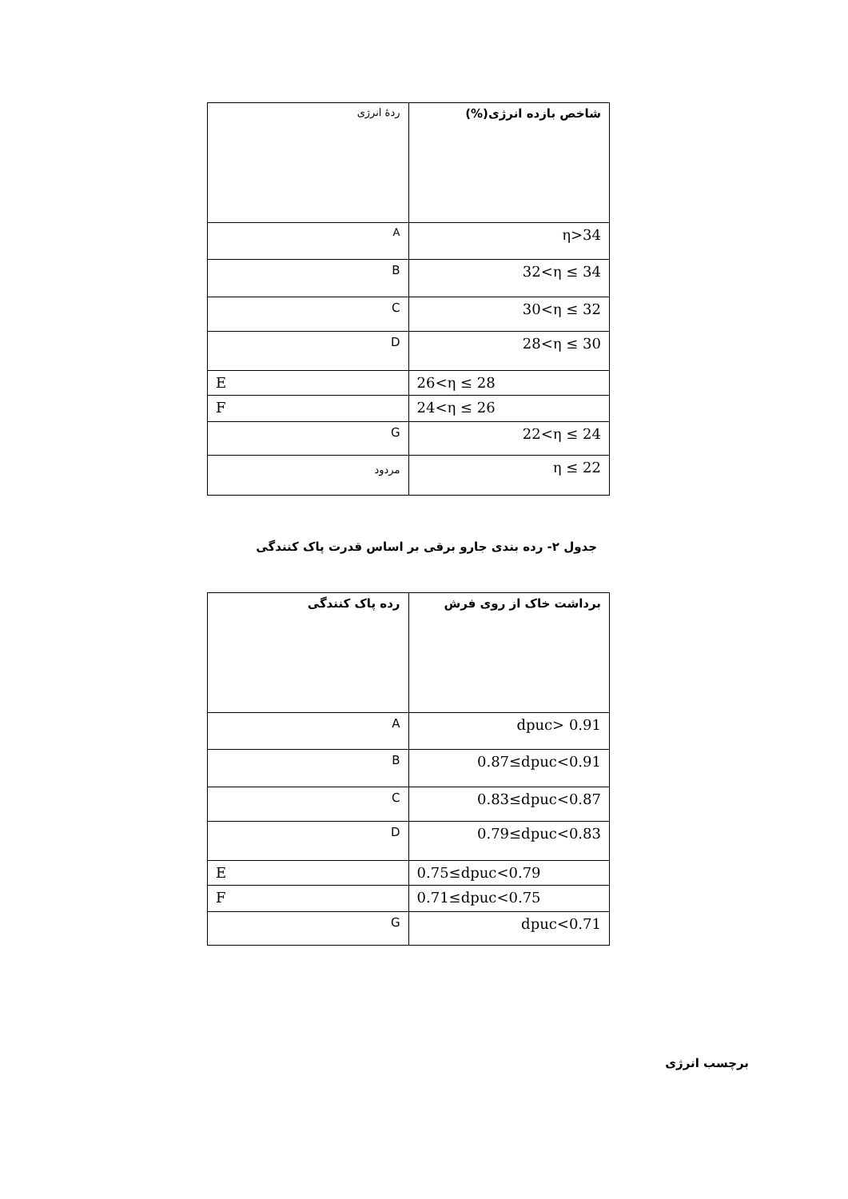| شاخص بازده انرژی(%) | ردهٔ انرژی |
| η>34 | A |
| 32<η ≤ 34 | B |
| 30<η ≤ 32 | C |
| 28<η ≤ 30 | D |
| 26<η ≤ 28 | E |
| 24<η ≤ 26 | F |
| 22<η ≤ 24 | G |
| η ≤ 22 | مردود |
جدول ۲- رده بندی جارو برقی بر اساس قدرت پاک کنندگی
| برداشت خاک از روی فرش | رده پاک کنندگی |
| --- | --- |
| dpuc> 0.91 | A |
| 0.87≤dpuc<0.91 | B |
| 0.83≤dpuc<0.87 | C |
| 0.79≤dpuc<0.83 | D |
| 0.75≤dpuc<0.79 | E |
| 0.71≤dpuc<0.75 | F |
| dpuc<0.71 | G |
برچسب انرژی